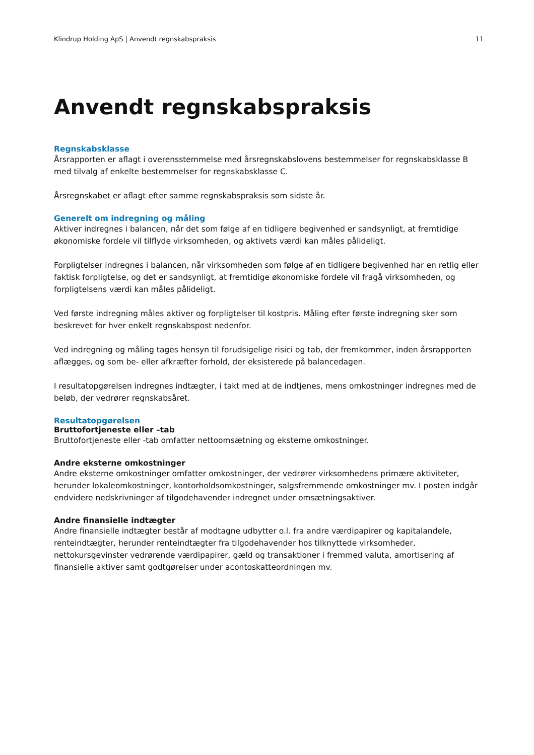Klindrup Holding ApS | Anvendt regnskabspraksis 11
Anvendt regnskabspraksis
Regnskabsklasse
Årsrapporten er aflagt i overensstemmelse med årsregnskabslovens bestemmelser for regnskabsklasse B med tilvalg af enkelte bestemmelser for regnskabsklasse C.
Årsregnskabet er aflagt efter samme regnskabspraksis som sidste år.
Generelt om indregning og måling
Aktiver indregnes i balancen, når det som følge af en tidligere begivenhed er sandsynligt, at fremtidige økonomiske fordele vil tilflyde virksomheden, og aktivets værdi kan måles pålideligt.
Forpligtelser indregnes i balancen, når virksomheden som følge af en tidligere begivenhed har en retlig eller faktisk forpligtelse, og det er sandsynligt, at fremtidige økonomiske fordele vil fragå virksomheden, og forpligtelsens værdi kan måles pålideligt.
Ved første indregning måles aktiver og forpligtelser til kostpris. Måling efter første indregning sker som beskrevet for hver enkelt regnskabspost nedenfor.
Ved indregning og måling tages hensyn til forudsigelige risici og tab, der fremkommer, inden årsrapporten aflægges, og som be- eller afkræfter forhold, der eksisterede på balancedagen.
I resultatopgørelsen indregnes indtægter, i takt med at de indtjenes, mens omkostninger indregnes med de beløb, der vedrører regnskabsåret.
Resultatopgørelsen
Bruttofortjeneste eller –tab
Bruttofortjeneste eller -tab omfatter nettoomsætning og eksterne omkostninger.
Andre eksterne omkostninger
Andre eksterne omkostninger omfatter omkostninger, der vedrører virksomhedens primære aktiviteter, herunder lokaleomkostninger, kontorholdsomkostninger, salgsfremmende omkostninger mv. I posten indgår endvidere nedskrivninger af tilgodehavender indregnet under omsætningsaktiver.
Andre finansielle indtægter
Andre finansielle indtægter består af modtagne udbytter o.l. fra andre værdipapirer og kapitalandele, renteindtægter, herunder renteindtægter fra tilgodehavender hos tilknyttede virksomheder, nettokursgevinster vedrørende værdipapirer, gæld og transaktioner i fremmed valuta, amortisering af finansielle aktiver samt godtgørelser under acontoskatteordningen mv.